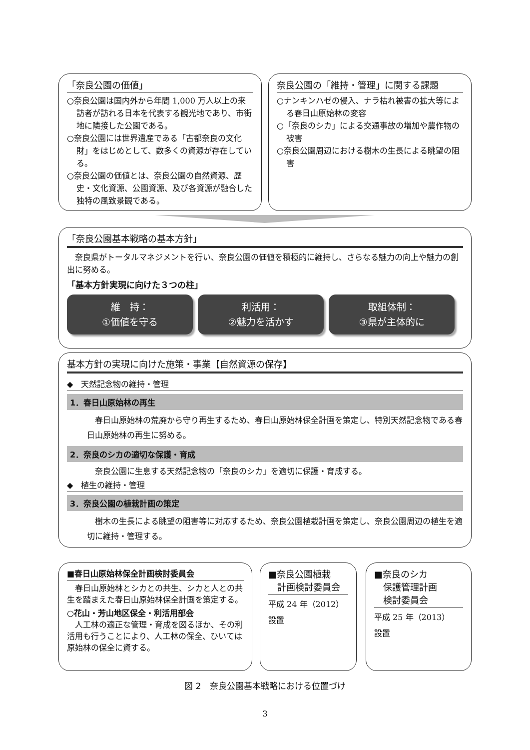「奈良公園の価値」
○奈良公園は国内外から年間 1,000 万人以上の来訪者が訪れる日本を代表する観光地であり、市街地に隣接した公園である。
○奈良公園には世界遺産である「古都奈良の文化財」をはじめとして、数多くの資源が存在している。
○奈良公園の価値とは、奈良公園の自然資源、歴史・文化資源、公園資源、及び各資源が融合した独特の風致景観である。
奈良公園の「維持・管理」に関する課題
○ナンキンハゼの侵入、ナラ枯れ被害の拡大等による春日山原始林の変容
○「奈良のシカ」による交通事故の増加や農作物の被害
○奈良公園周辺における樹木の生長による眺望の阻害
「奈良公園基本戦略の基本方針」
　奈良県がトータルマネジメントを行い、奈良公園の価値を積極的に維持し、さらなる魅力の向上や魅力の創出に努める。
「基本方針実現に向けた３つの柱」
維　持：
①価値を守る 利活用：
②魅力を活かす 取組体制：
③県が主体的に
基本方針の実現に向けた施策・事業【自然資源の保存】
◆　天然記念物の維持・管理
1．春日山原始林の再生
　春日山原始林の荒廃から守り再生するため、春日山原始林保全計画を策定し、特別天然記念物である春日山原始林の再生に努める。
2．奈良のシカの適切な保護・育成
　奈良公園に生息する天然記念物の「奈良のシカ」を適切に保護・育成する。
◆　植生の維持・管理
3．奈良公園の植栽計画の策定
　樹木の生長による眺望の阻害等に対応するため、奈良公園植栽計画を策定し、奈良公園周辺の植生を適切に維持・管理する。
■春日山原始林保全計画検討委員会
　春日山原始林とシカとの共生、シカと人との共生を踏まえた春日山原始林保全計画を策定する。
○花山・芳山地区保全・利活用部会
　人工林の適正な管理・育成を図るほか、その利活用も行うことにより、人工林の保全、ひいては原始林の保全に資する。
■奈良公園植栽
　計画検討委員会
平成 24 年（2012）
設置
■奈良のシカ
　保護管理計画
　検討委員会
平成 25 年（2013）
設置
図 2　奈良公園基本戦略における位置づけ
3